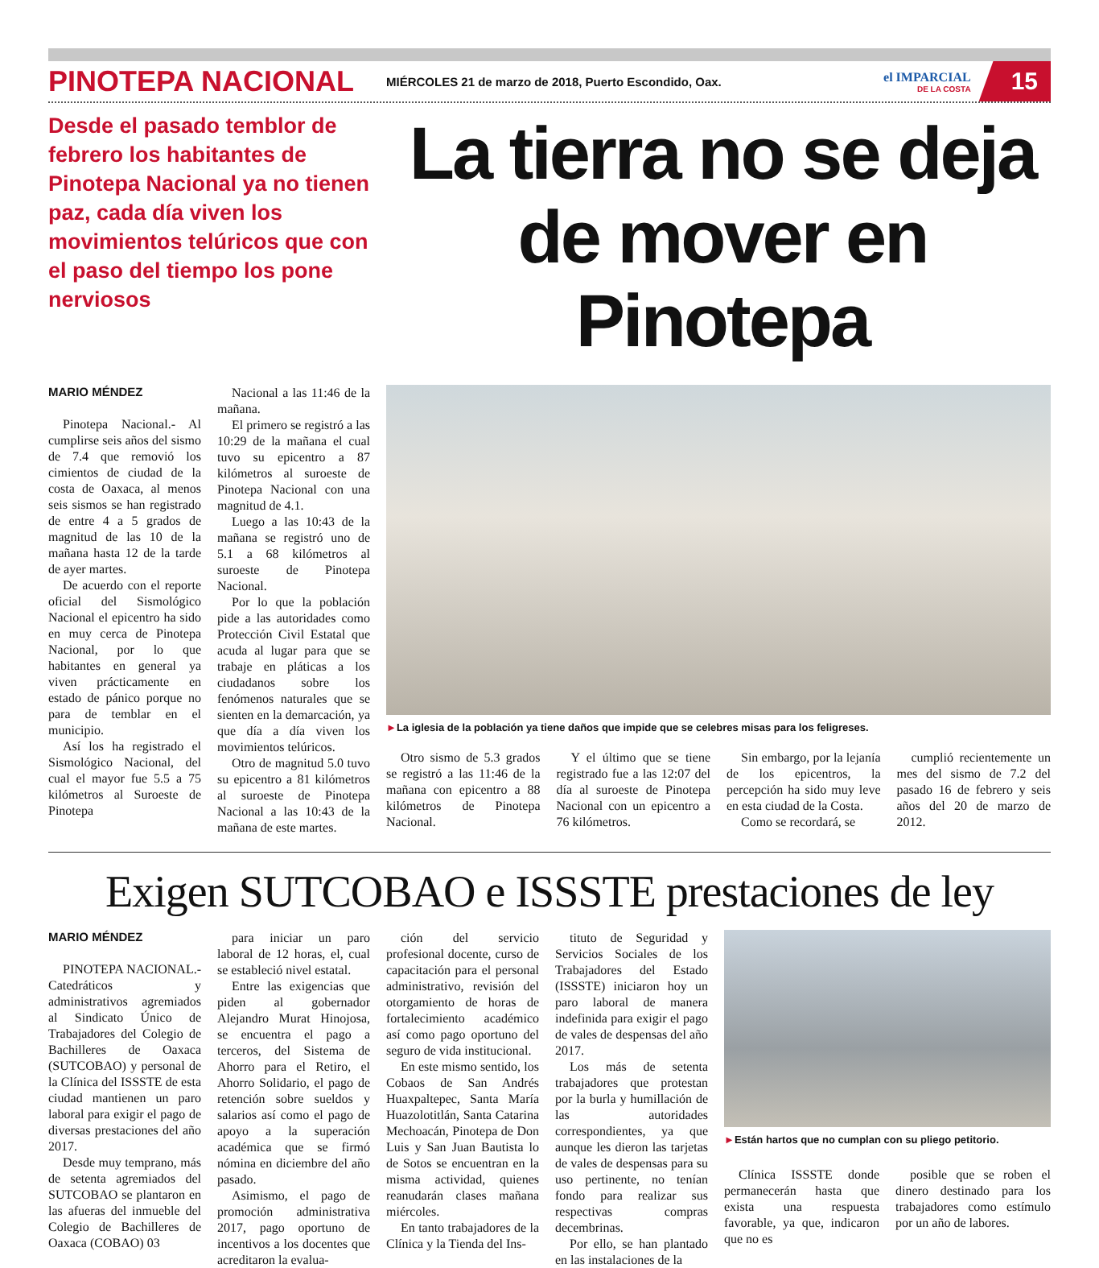PINOTEPA NACIONAL
MIÉRCOLES 21 de marzo de 2018, Puerto Escondido, Oax.
el IMPARCIAL
DE LA COSTA
15
Desde el pasado temblor de febrero los habitantes de Pinotepa Nacional ya no tienen paz, cada día viven los movimientos telúricos que con el paso del tiempo los pone nerviosos
La tierra no se deja de mover en Pinotepa
MARIO MÉNDEZ
Pinotepa Nacional.- Al cumplirse seis años del sismo de 7.4 que removió los cimientos de ciudad de la costa de Oaxaca, al menos seis sismos se han registrado de entre 4 a 5 grados de magnitud de las 10 de la mañana hasta 12 de la tarde de ayer martes.
De acuerdo con el reporte oficial del Sismológico Nacional el epicentro ha sido en muy cerca de Pinotepa Nacional, por lo que habitantes en general ya viven prácticamente en estado de pánico porque no para de temblar en el municipio.
Así los ha registrado el Sismológico Nacional, del cual el mayor fue 5.5 a 75 kilómetros al Suroeste de Pinotepa
Nacional a las 11:46 de la mañana.
El primero se registró a las 10:29 de la mañana el cual tuvo su epicentro a 87 kilómetros al suroeste de Pinotepa Nacional con una magnitud de 4.1.
Luego a las 10:43 de la mañana se registró uno de 5.1 a 68 kilómetros al suroeste de Pinotepa Nacional.
Por lo que la población pide a las autoridades como Protección Civil Estatal que acuda al lugar para que se trabaje en pláticas a los ciudadanos sobre los fenómenos naturales que se sienten en la demarcación, ya que día a día viven los movimientos telúricos.
Otro de magnitud 5.0 tuvo su epicentro a 81 kilómetros al suroeste de Pinotepa Nacional a las 10:43 de la mañana de este martes.
►La iglesia de la población ya tiene daños que impide que se celebres misas para los feligreses.
Otro sismo de 5.3 grados se registró a las 11:46 de la mañana con epicentro a 88 kilómetros de Pinotepa Nacional.
Y el último que se tiene registrado fue a las 12:07 del día al suroeste de Pinotepa Nacional con un epicentro a 76 kilómetros.
Sin embargo, por la lejanía de los epicentros, la percepción ha sido muy leve en esta ciudad de la Costa.
Como se recordará, se
cumplió recientemente un mes del sismo de 7.2 del pasado 16 de febrero y seis años del 20 de marzo de 2012.
Exigen SUTCOBAO e ISSSTE prestaciones de ley
MARIO MÉNDEZ
PINOTEPA NACIONAL.- Catedráticos y administrativos agremiados al Sindicato Único de Trabajadores del Colegio de Bachilleres de Oaxaca (SUTCOBAO) y personal de la Clínica del ISSSTE de esta ciudad mantienen un paro laboral para exigir el pago de diversas prestaciones del año 2017.
Desde muy temprano, más de setenta agremiados del SUTCOBAO se plantaron en las afueras del inmueble del Colegio de Bachilleres de Oaxaca (COBAO) 03
para iniciar un paro laboral de 12 horas, el, cual se estableció nivel estatal.
Entre las exigencias que piden al gobernador Alejandro Murat Hinojosa, se encuentra el pago a terceros, del Sistema de Ahorro para el Retiro, el Ahorro Solidario, el pago de retención sobre sueldos y salarios así como el pago de apoyo a la superación académica que se firmó nómina en diciembre del año pasado.
Asimismo, el pago de promoción administrativa 2017, pago oportuno de incentivos a los docentes que acreditaron la evalua-
ción del servicio profesional docente, curso de capacitación para el personal administrativo, revisión del otorgamiento de horas de fortalecimiento académico así como pago oportuno del seguro de vida institucional.
En este mismo sentido, los Cobaos de San Andrés Huaxpaltepec, Santa María Huazolotitlán, Santa Catarina Mechoacán, Pinotepa de Don Luis y San Juan Bautista lo de Sotos se encuentran en la misma actividad, quienes reanudarán clases mañana miércoles.
En tanto trabajadores de la Clínica y la Tienda del Ins-
tituto de Seguridad y Servicios Sociales de los Trabajadores del Estado (ISSSTE) iniciaron hoy un paro laboral de manera indefinida para exigir el pago de vales de despensas del año 2017.
Los más de setenta trabajadores que protestan por la burla y humillación de las autoridades correspondientes, ya que aunque les dieron las tarjetas de vales de despensas para su uso pertinente, no tenían fondo para realizar sus respectivas compras decembrinas.
Por ello, se han plantado en las instalaciones de la
►Están hartos que no cumplan con su pliego petitorio.
Clínica ISSSTE donde permanecerán hasta que exista una respuesta favorable, ya que, indicaron que no es
posible que se roben el dinero destinado para los trabajadores como estímulo por un año de labores.